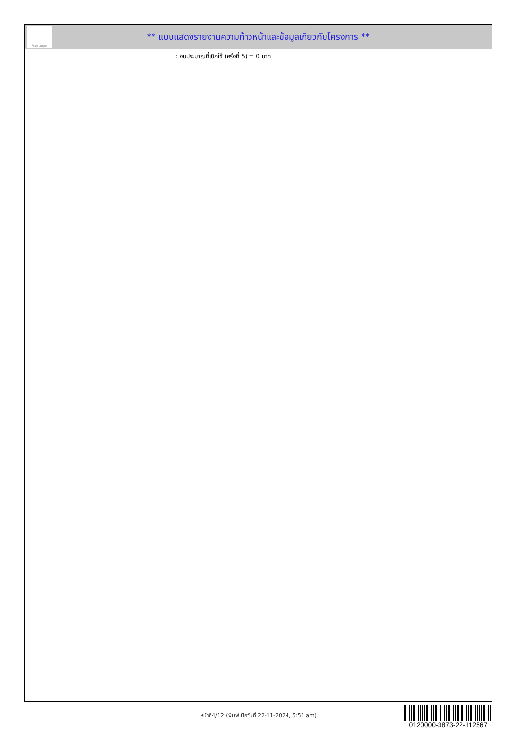ทั้งชีวิต..เราดูแล
** แบบแสดงรายงานความก้าวหน้าและข้อมูลเกี่ยวกับโครงการ **
: งบประมาณที่เบิกใช้ (ครั้งที่ 5) = 0 บาท
หน้าที่4/12 (พิมพ์เมื่อวันที่ 22-11-2024, 5:51 am)
0120000-3873-22-112567